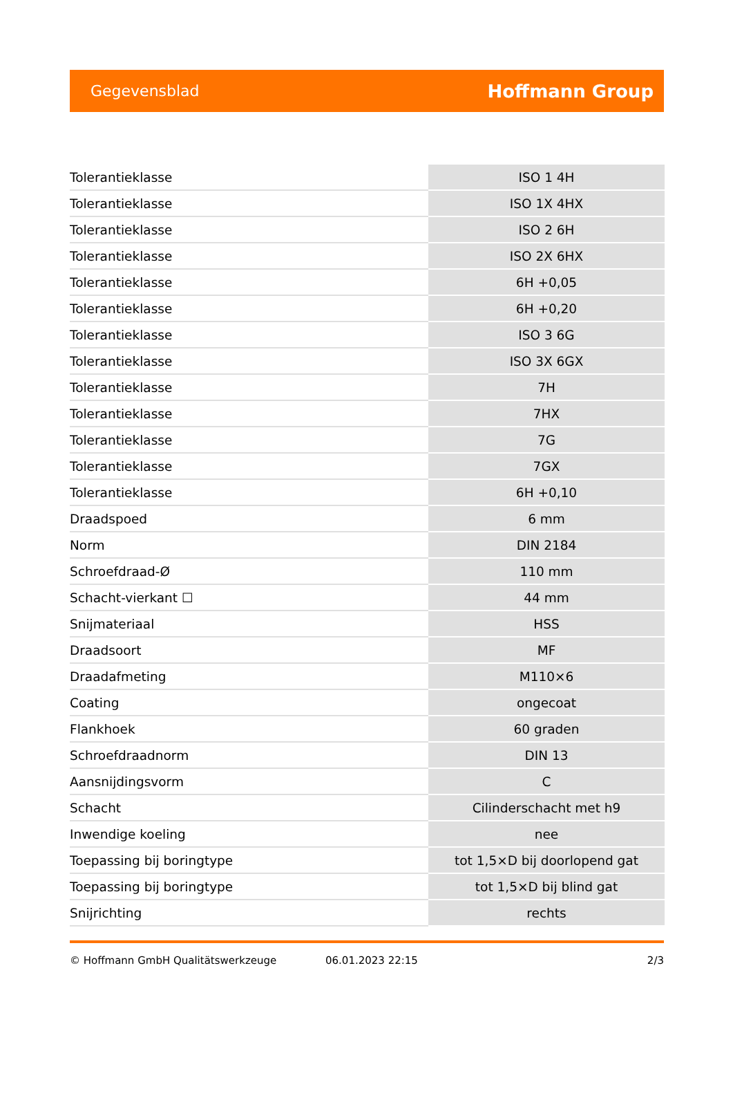Gegevensblad Hoffmann Group
| Tolerantieklasse | ISO 1 4H |
| Tolerantieklasse | ISO 1X 4HX |
| Tolerantieklasse | ISO 2 6H |
| Tolerantieklasse | ISO 2X 6HX |
| Tolerantieklasse | 6H +0,05 |
| Tolerantieklasse | 6H +0,20 |
| Tolerantieklasse | ISO 3 6G |
| Tolerantieklasse | ISO 3X 6GX |
| Tolerantieklasse | 7H |
| Tolerantieklasse | 7HX |
| Tolerantieklasse | 7G |
| Tolerantieklasse | 7GX |
| Tolerantieklasse | 6H +0,10 |
| Draadspoed | 6 mm |
| Norm | DIN 2184 |
| Schroefdraad-Ø | 110 mm |
| Schacht-vierkant ☐ | 44 mm |
| Snijmateriaal | HSS |
| Draadsoort | MF |
| Draadafmeting | M110×6 |
| Coating | ongecoat |
| Flankhoek | 60 graden |
| Schroefdraadnorm | DIN 13 |
| Aansnijdingsvorm | C |
| Schacht | Cilinderschacht met h9 |
| Inwendige koeling | nee |
| Toepassing bij boringtype | tot 1,5×D bij doorlopend gat |
| Toepassing bij boringtype | tot 1,5×D bij blind gat |
| Snijrichting | rechts |
© Hoffmann GmbH Qualitätswerkzeuge 06.01.2023 22:15 2/3